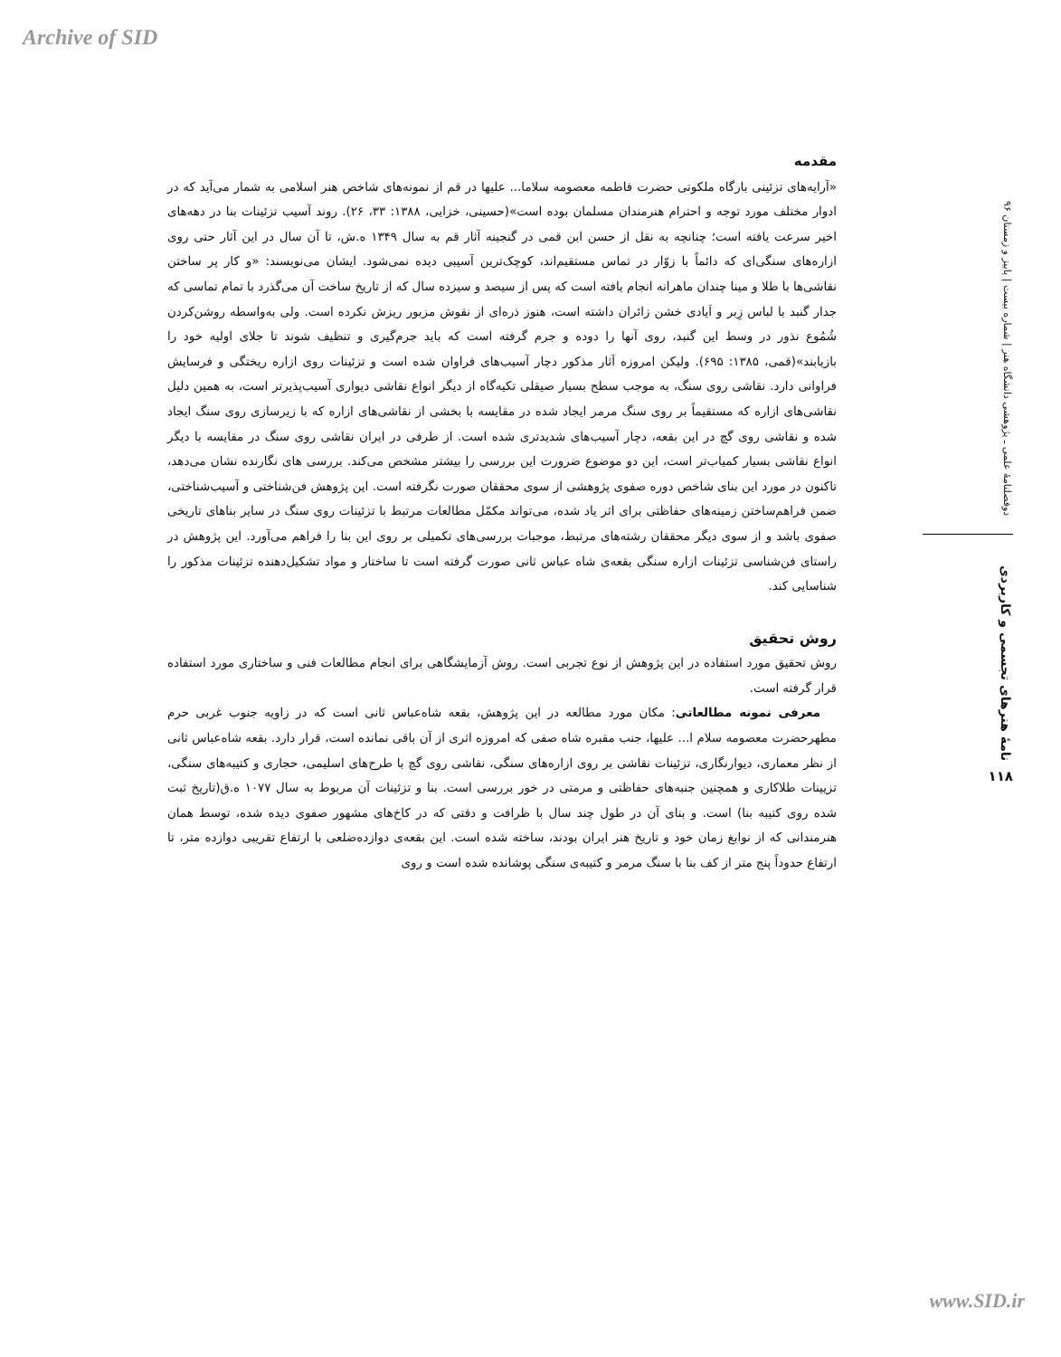Archive of SID
دوفصلنامهٔ علمی ـ پژوهشی دانشگاه هنر | شماره بیست | پاییز و زمستان ۹۶
نامهٔ هنرهای تجسمی و کاربردی
۱۱۸
مقدمه
«آرایه‌های تزئینی بارگاه ملکوتی حضرت فاطمه معصومه سلاما... علیها در قم از نمونه‌های شاخص هنر اسلامی به شمار می‌آید که در ادوار مختلف مورد توجه و احترام هنرمندان مسلمان بوده است»(حسینی، خزایی، ۱۳۸۸: ۳۳، ۲۶). روند آسیب تزئینات بنا در دهه‌های اخیر سرعت یافته است؛ چنانچه به نقل از حسن ابن قمی در گنجینه آثار قم به سال ۱۳۴۹ ه.ش، تا آن سال در این آثار حتی روی ازاره‌های سنگی‌ای که دائماً با زوّار در تماس مستقیم‌اند، کوچک‌ترین آسیبی دیده نمی‌شود. ایشان می‌نویسند: «و کار پر ساختن نقاشی‌ها با طلا و مینا چندان ماهرانه انجام یافته است که پس از سیصد و سیزده سال که از تاریخ ساخت آن می‌گذرد با تمام تماسی که جدار گنبد با لباس زِبر و اَیادی خشن زائران داشته است، هنوز ذره‌ای از نقوش مزبور ریزش نکرده است. ولی به‌واسطه روشن‌کردن شُمُوع نذور در وسط این گنبد، روی آنها را دوده و جرم گرفته است که باید جرم‌گیری و تنظیف شوند تا جلای اولیه خود را بازیابند»(قمی، ۱۳۸۵: ۶۹۵). ولیکن امروزه آثار مذکور دچار آسیب‌های فراوان شده است و تزئینات روی ازاره ریختگی و فرسایش فراوانی دارد. نقاشی روی سنگ، به موجب سطح بسیار صیقلی تکیه‌گاه از دیگر انواع نقاشی دیواری آسیب‌پذیرتر است، به همین دلیل نقاشی‌های ازاره که مستقیماً بر روی سنگ مرمر ایجاد شده در مقایسه با بخشی از نقاشی‌های ازاره که با زیرسازی روی سنگ ایجاد شده و نقاشی روی گچ در این بقعه، دچار آسیب‌های شدیدتری شده است. از طرفی در ایران نقاشی روی سنگ در مقایسه با دیگر انواع نقاشی بسیار کمیاب‌تر است، این دو موضوع ضرورت این بررسی را بیشتر مشخص می‌کند. بررسی های نگارنده نشان می‌دهد، تاکنون در مورد این بنای شاخص دوره صفوی پژوهشی از سوی محققان صورت نگرفته است. این پژوهش فن‌شناختی و آسیب‌شناختی، ضمن فراهم‌ساختن زمینه‌های حفاظتی برای اثر یاد شده، می‌تواند مکمّل مطالعات مرتبط با تزئینات روی سنگ در سایر بناهای تاریخی صفوی باشد و از سوی دیگر محققان رشته‌های مرتبط، موجبات بررسی‌های تکمیلی بر روی این بنا را فراهم می‌آورد. این پژوهش در راستای فن‌شناسی تزئینات ازاره سنگی بقعه‌ی شاه عباس ثانی صورت گرفته است تا ساختار و مواد تشکیل‌دهنده تزئینات مذکور را شناسایی کند.
روش تحقیق
روش تحقیق مورد استفاده در این پژوهش از نوع تجربی است. روش آزمایشگاهی برای انجام مطالعات فنی و ساختاری مورد استفاده قرار گرفته است.
معرفی نمونه مطالعاتی: مکان مورد مطالعه در این پژوهش، بقعه شاه‌عباس ثانی است که در زاویه جنوب غربی حرم مطهرحضرت معصومه سلام ا... علیها، جنب مقبره شاه صفی که امروزه اثری از آن باقی نمانده است، قرار دارد. بقعه شاه‌عباس ثانی از نظر معماری، دیوارنگاری، تزئینات نقاشی بر روی ازاره‌های سنگی، نقاشی روی گچ با طرح‌های اسلیمی، حجاری و کتیبه‌های سنگی، تزیینات طلاکاری و همچنین جنبه‌های حفاظتی و مرمتی در خور بررسی است. بنا و تزئینات آن مربوط به سال ۱۰۷۷ ه.ق(تاریخ ثبت شده روی کتیبه بنا) است. و بنای آن در طول چند سال با ظرافت و دقتی که در کاخ‌های مشهور صفوی دیده شده، توسط همان هنرمندانی که از نوابغ زمان خود و تاریخ هنر ایران بودند، ساخته شده است. این بقعه‌ی دوازده‌ضلعی با ارتفاع تقریبی دوازده متر، تا ارتفاع حدوداً پنج متر از کف بنا با سنگ مرمر و کتیبه‌ی سنگی پوشانده شده است و روی
www.SID.ir